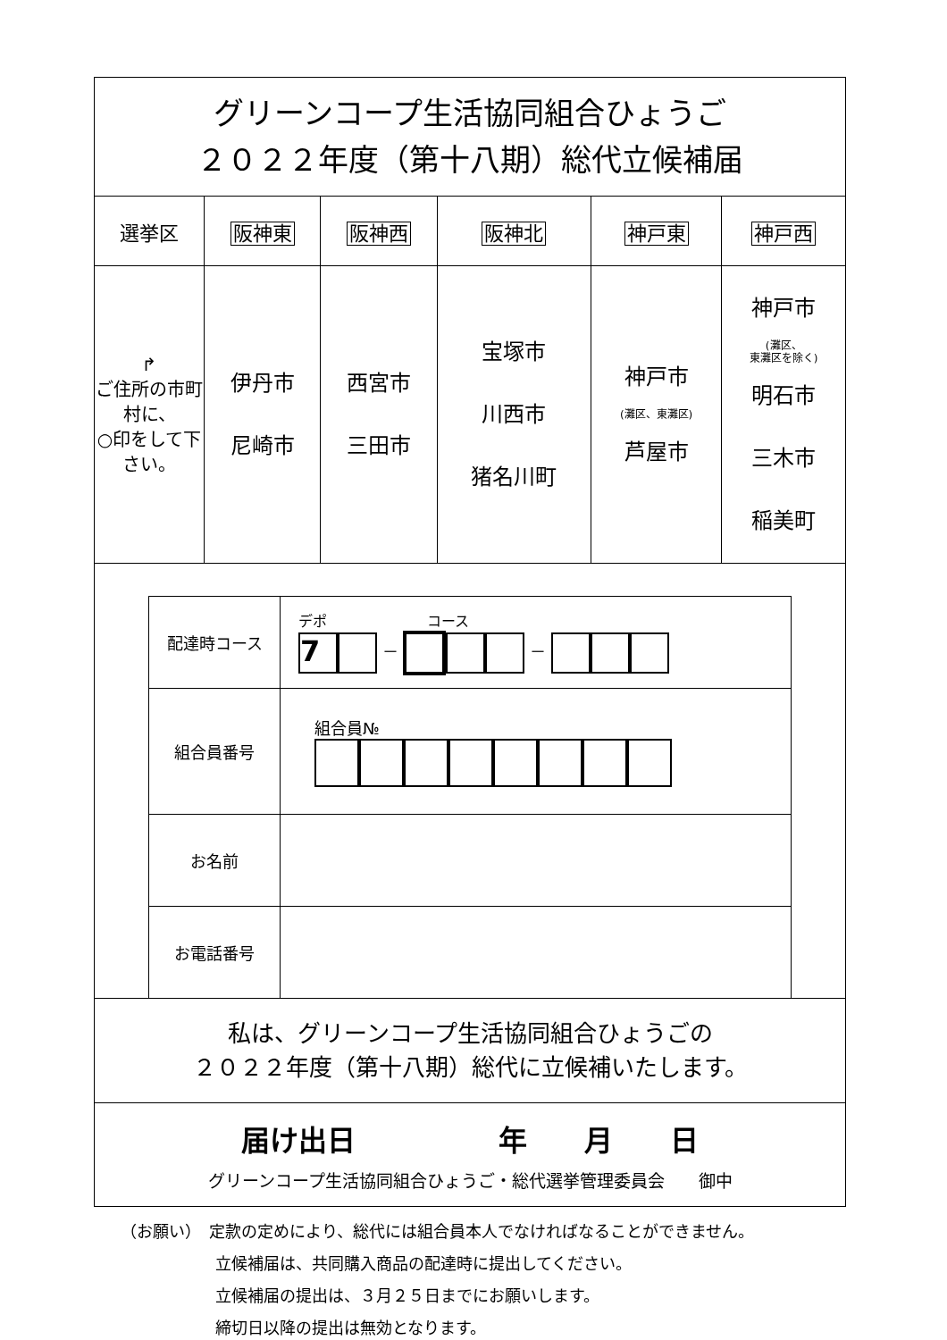| グリーンコープ生活協同組合ひょうご ２０２２年度（第十八期）総代立候補届 | | | | | |
| 選挙区 | 阪神東 | 阪神西 | 阪神北 | 神戸東 | 神戸西 |
| ↱ ご住所の市町村に、 ○印をして下さい。 | 伊丹市 尼崎市 | 西宮市 三田市 | 宝塚市 川西市 猪名川町 | 神戸市 (灘区、東灘区) 芦屋市 | 神戸市 (灘区、 東灘区を除く) 明石市 三木市 稲美町 |
| / 配達時コース / デポ コース 7 － － / / 組合員番号 / 組合員№ / / お名前 / / / お電話番号 / / | | | | | |
| 私は、グリーンコープ生活協同組合ひょうごの ２０２２年度（第十八期）総代に立候補いたします。 | | | | | |
| 届け出日 年 月 日 グリーンコープ生活協同組合ひょうご・総代選挙管理委員会 御中 | | | | | |
（お願い）　定款の定めにより、総代には組合員本人でなければなることができません。
立候補届は、共同購入商品の配達時に提出してください。
立候補届の提出は、３月２５日までにお願いします。
締切日以降の提出は無効となります。